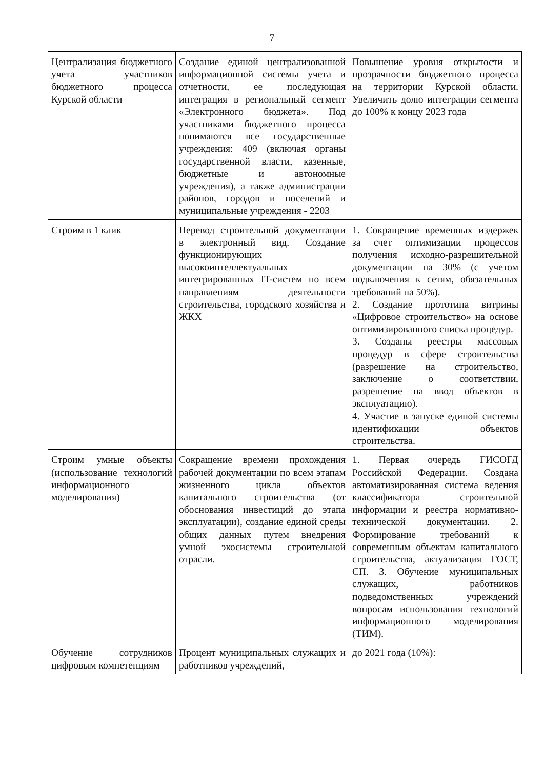7
| Централизация бюджетного учета участников бюджетного процесса Курской области | Создание единой централизованной информационной системы учета и отчетности, ее последующая интеграция в региональный сегмент «Электронного бюджета». Под участниками бюджетного процесса понимаются все государственные учреждения: 409 (включая органы государственной власти, казенные, бюджетные и автономные учреждения), а также администрации районов, городов и поселений и муниципальные учреждения - 2203 | Повышение уровня открытости и прозрачности бюджетного процесса на территории Курской области. Увеличить долю интеграции сегмента до 100% к концу 2023 года |
| Строим в 1 клик | Перевод строительной документации в электронный вид. Создание функционирующих высокоинтеллектуальных интегрированных IT-систем по всем направлениям деятельности строительства, городского хозяйства и ЖКХ | 1. Сокращение временных издержек за счет оптимизации процессов получения исходно-разрешительной документации на 30% (с учетом подключения к сетям, обязательных требований на 50%). 2. Создание прототипа витрины «Цифровое строительство» на основе оптимизированного списка процедур. 3. Созданы реестры массовых процедур в сфере строительства (разрешение на строительство, заключение о соответствии, разрешение на ввод объектов в эксплуатацию). 4. Участие в запуске единой системы идентификации объектов строительства. |
| Строим умные объекты (использование технологий информационного моделирования) | Сокращение времени прохождения рабочей документации по всем этапам жизненного цикла объектов капитального строительства (от обоснования инвестиций до этапа эксплуатации), создание единой среды общих данных путем внедрения умной экосистемы строительной отрасли. | 1. Первая очередь ГИСОГД Российской Федерации. Создана автоматизированная система ведения классификатора строительной информации и реестра нормативно-технической документации. 2. Формирование требований к современным объектам капитального строительства, актуализация ГОСТ, СП. 3. Обучение муниципальных служащих, работников подведомственных учреждений вопросам использования технологий информационного моделирования (ТИМ). |
| Обучение сотрудников цифровым компетенциям | Процент муниципальных служащих и работников учреждений, | до 2021 года (10%): |